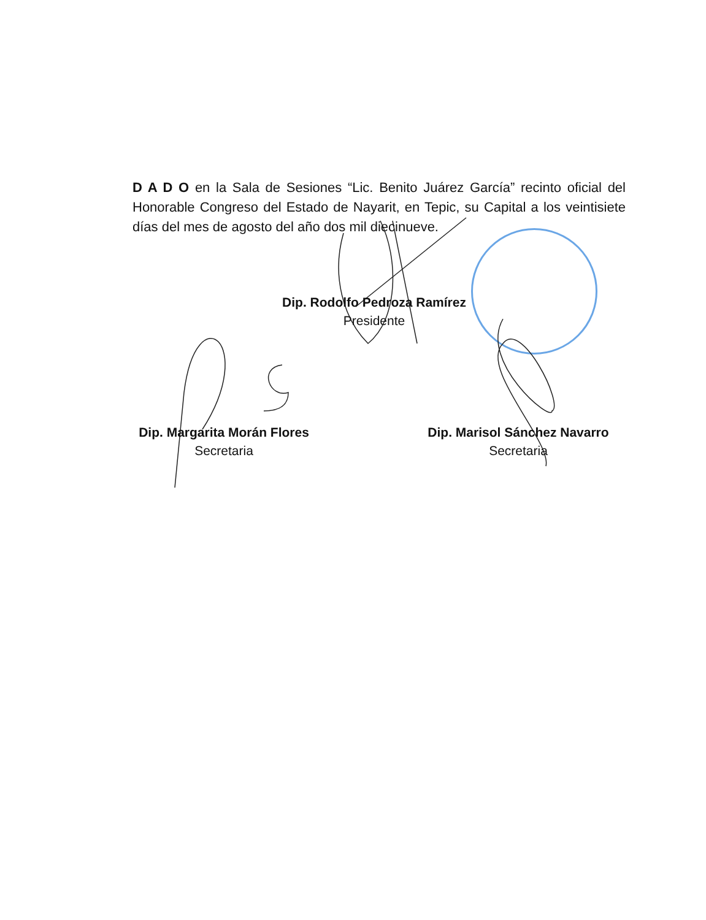D A D O en la Sala de Sesiones “Lic. Benito Juárez García” recinto oficial del Honorable Congreso del Estado de Nayarit, en Tepic, su Capital a los veintisiete días del mes de agosto del año dos mil diecinueve.
Dip. Rodolfo Pedroza Ramírez
Presidente
Dip. Margarita Morán Flores
Secretaria
Dip. Marisol Sánchez Navarro
Secretaria